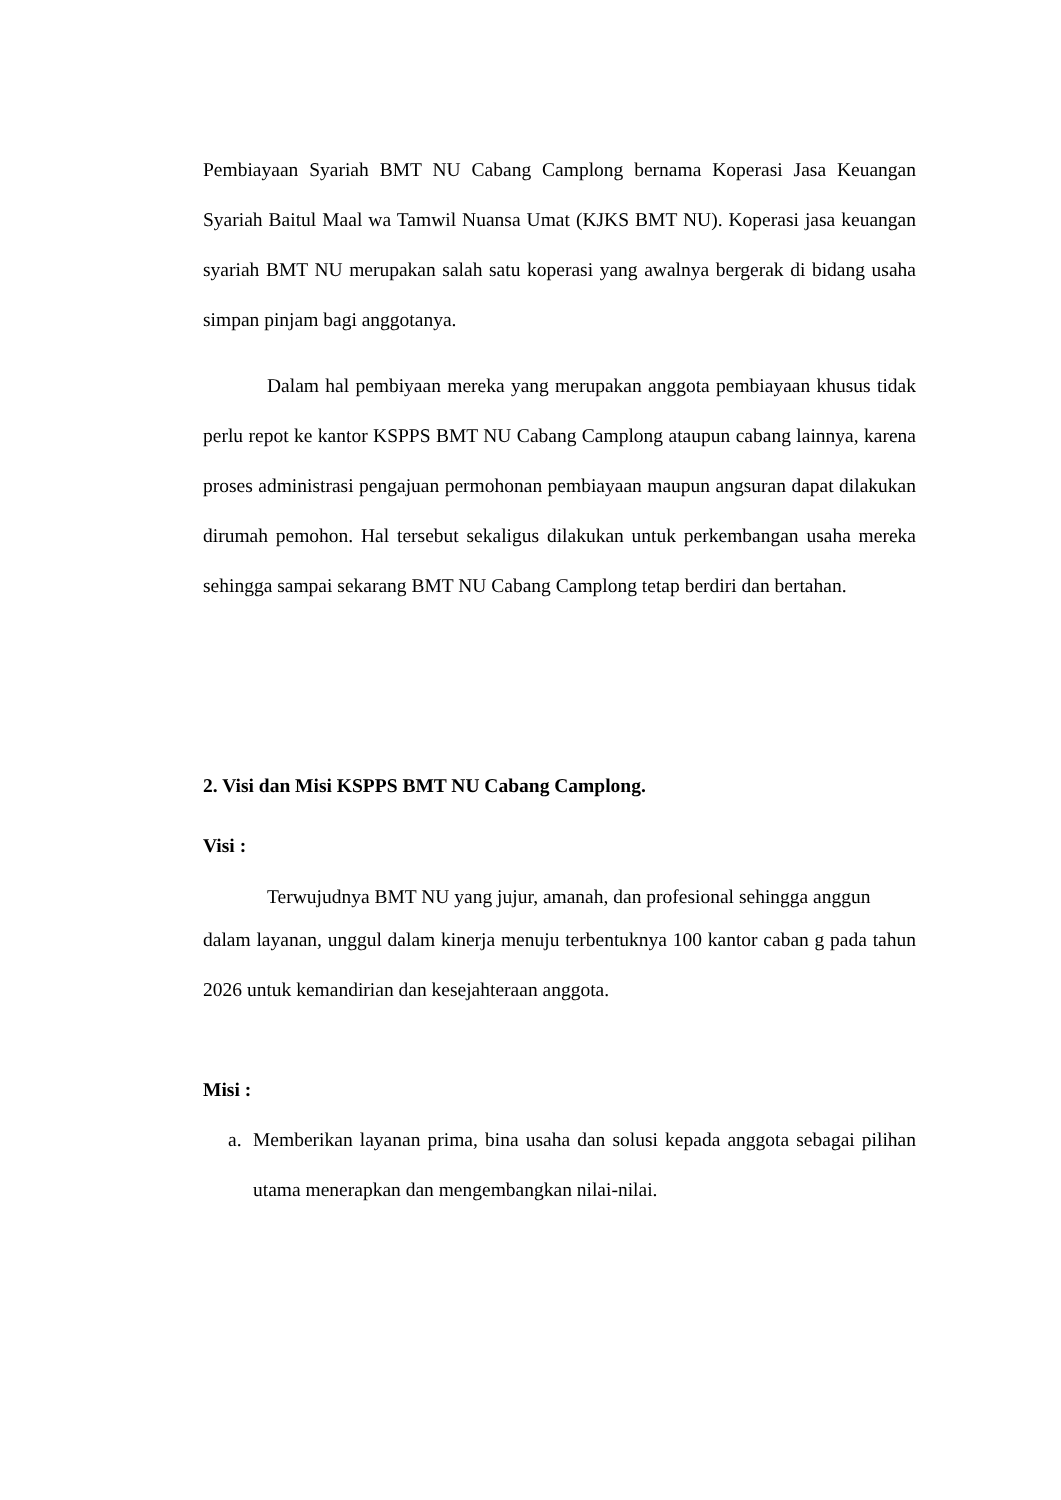Pembiayaan Syariah BMT NU Cabang Camplong bernama Koperasi Jasa Keuangan Syariah Baitul Maal wa Tamwil Nuansa Umat (KJKS BMT NU). Koperasi jasa keuangan syariah BMT NU merupakan salah satu koperasi yang awalnya bergerak di bidang usaha simpan pinjam bagi anggotanya.
Dalam hal pembiyaan mereka yang merupakan anggota pembiayaan khusus tidak perlu repot ke kantor KSPPS BMT NU Cabang Camplong ataupun cabang lainnya, karena proses administrasi pengajuan permohonan pembiayaan maupun angsuran dapat dilakukan dirumah pemohon. Hal tersebut sekaligus dilakukan untuk perkembangan usaha mereka sehingga sampai sekarang BMT NU Cabang Camplong tetap berdiri dan bertahan.
2. Visi dan Misi KSPPS BMT NU Cabang Camplong.
Visi :
Terwujudnya BMT NU yang jujur, amanah, dan profesional sehingga anggun
dalam layanan, unggul dalam kinerja menuju terbentuknya 100 kantor caban g pada tahun 2026 untuk kemandirian dan kesejahteraan anggota.
Misi :
a. Memberikan layanan prima, bina usaha dan solusi kepada anggota sebagai pilihan utama menerapkan dan mengembangkan nilai-nilai.